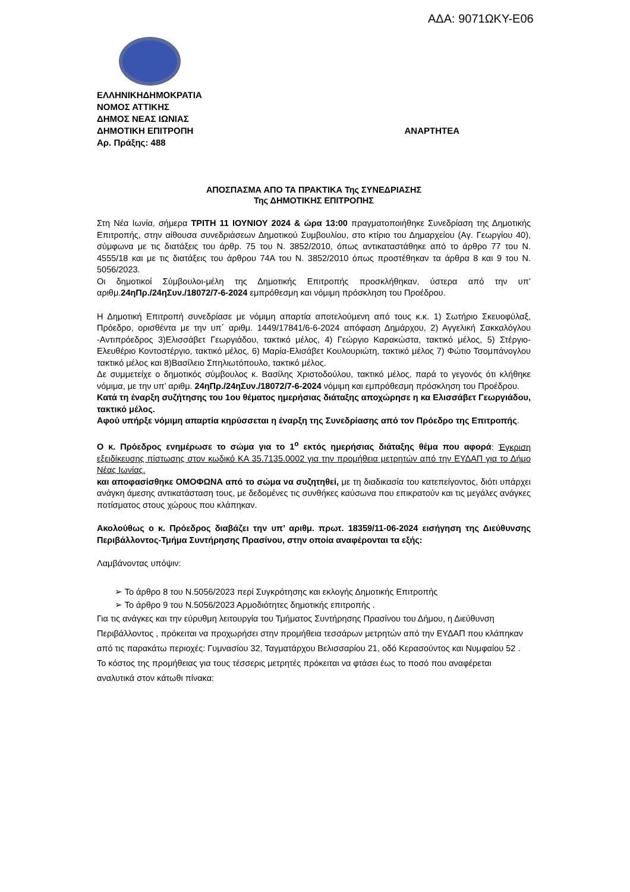ΑΔΑ: 9071ΩΚΥ-Ε06
ΕΛΛΗΝΙΚΗΔΗΜΟΚΡΑΤΙΑ
ΝΟΜΟΣ ΑΤΤΙΚΗΣ
ΔΗΜΟΣ ΝΕΑΣ ΙΩΝΙΑΣ
ΔΗΜΟΤΙΚΗ ΕΠΙΤΡΟΠΗ ΑΝΑΡΤΗΤΕΑ
Αρ. Πράξης: 488
ΑΠΟΣΠΑΣΜΑ ΑΠΟ ΤΑ ΠΡΑΚΤΙΚΑ Της ΣΥΝΕΔΡΙΑΣΗΣ
Της ΔΗΜΟΤΙΚΗΣ ΕΠΙΤΡΟΠΗΣ
Στη Νέα Ιωνία, σήμερα ΤΡΙΤΗ 11 ΙΟΥΝΙΟΥ 2024 & ώρα 13:00 πραγματοποιήθηκε Συνεδρίαση της Δημοτικής Επιτροπής, στην αίθουσα συνεδριάσεων Δημοτικού Συμβουλίου, στο κτίριο του Δημαρχείου (Αγ. Γεωργίου 40), σύμφωνα με τις διατάξεις του άρθρ. 75 του Ν. 3852/2010, όπως αντικαταστάθηκε από το άρθρο 77 του Ν. 4555/18 και με τις διατάξεις του άρθρου 74Α του Ν. 3852/2010 όπως προστέθηκαν τα άρθρα 8 και 9 του Ν. 5056/2023.
Οι δημοτικοί Σύμβουλοι-μέλη της Δημοτικής Επιτροπής προσκλήθηκαν, ύστερα από την υπ’ αριθμ.24ηΠρ./24ηΣυν./18072/7-6-2024 εμπρόθεσμη και νόμιμη πρόσκληση του Προέδρου.
Η Δημοτική Επιτροπή συνεδρίασε με νόμιμη απαρτία αποτελούμενη από τους κ.κ. 1) Σωτήριο Σκευοφύλαξ, Πρόεδρο, ορισθέντα με την υπ΄ αριθμ. 1449/17841/6-6-2024 απόφαση Δημάρχου, 2) Αγγελική Σακκαλόγλου -Αντιπρόεδρος 3)Ελισσάβετ Γεωργιάδου, τακτικό μέλος, 4) Γεώργιο Καρακώστα, τακτικό μέλος, 5) Στέργιο-Ελευθέριο Κοντοστέργιο, τακτικό μέλος, 6) Μαρία-Ελισάβετ Κουλουριώτη, τακτικό μέλος 7) Φώτιο Τσομπάνογλου τακτικό μέλος και 8)Βασίλειο Σπηλιωτόπουλο, τακτικό μέλος.
Δε συμμετείχε ο δημοτικός σύμβουλος κ. Βασίλης Χριστοδούλου, τακτικό μέλος, παρά το γεγονός ότι κλήθηκε νόμιμα, με την υπ’ αριθμ. 24ηΠρ./24ηΣυν./18072/7-6-2024 νόμιμη και εμπρόθεσμη πρόσκληση του Προέδρου.
Κατά τη έναρξη συζήτησης του 1ου θέματος ημερήσιας διάταξης αποχώρησε η κα Ελισσάβετ Γεωργιάδου, τακτικό μέλος.
Αφού υπήρξε νόμιμη απαρτία κηρύσσεται η έναρξη της Συνεδρίασης από τον Πρόεδρο της Επιτροπής.
Ο κ. Πρόεδρος ενημέρωσε το σώμα για το 1<sup>ο</sup> εκτός ημερήσιας διάταξης θέμα που αφορά: Έγκριση εξειδίκευσης πίστωσης στον κωδικό ΚΑ 35.7135.0002 για την προμήθεια μετρητών από την ΕΥΔΑΠ για το Δήμο Νέας Ιωνίας.
και αποφασίσθηκε ΟΜΟΦΩΝΑ από το σώμα να συζητηθεί, με τη διαδικασία του κατεπείγοντος, διότι υπάρχει ανάγκη άμεσης αντικατάσταση τους, με δεδομένες τις συνθήκες καύσωνα που επικρατούν και τις μεγάλες ανάγκες ποτίσματος στους χώρους που κλάπηκαν.
Ακολούθως ο κ. Πρόεδρος διαβάζει την υπ’ αριθμ. πρωτ. 18359/11-06-2024 εισήγηση της Διεύθυνσης Περιβάλλοντος-Τμήμα Συντήρησης Πρασίνου, στην οποία αναφέρονται τα εξής:
Λαμβάνοντας υπόψιν:
➢ Το άρθρο 8 του Ν.5056/2023 περί Συγκρότησης και εκλογής Δημοτικής Επιτροπής
➢ Το άρθρο 9 του Ν.5056/2023 Αρμοδιότητες δημοτικής επιτροπής .
Για τις ανάγκες και την εύρυθμη λειτουργία του Τμήματος Συντήρησης Πρασίνου του Δήμου, η Διεύθυνση Περιβάλλοντος , πρόκειται να προχωρήσει στην προμήθεια τεσσάρων μετρητών από την ΕΥΔΑΠ που κλάπηκαν από τις παρακάτω περιοχές: Γυμνασίου 32, Ταγματάρχου Βελισσαρίου 21, οδό Κερασούντος και Νυμφαίου 52 .
Το κόστος της προμήθειας για τους τέσσερις μετρητές πρόκειται να φτάσει έως το ποσό που αναφέρεται αναλυτικά στον κάτωθι πίνακα: